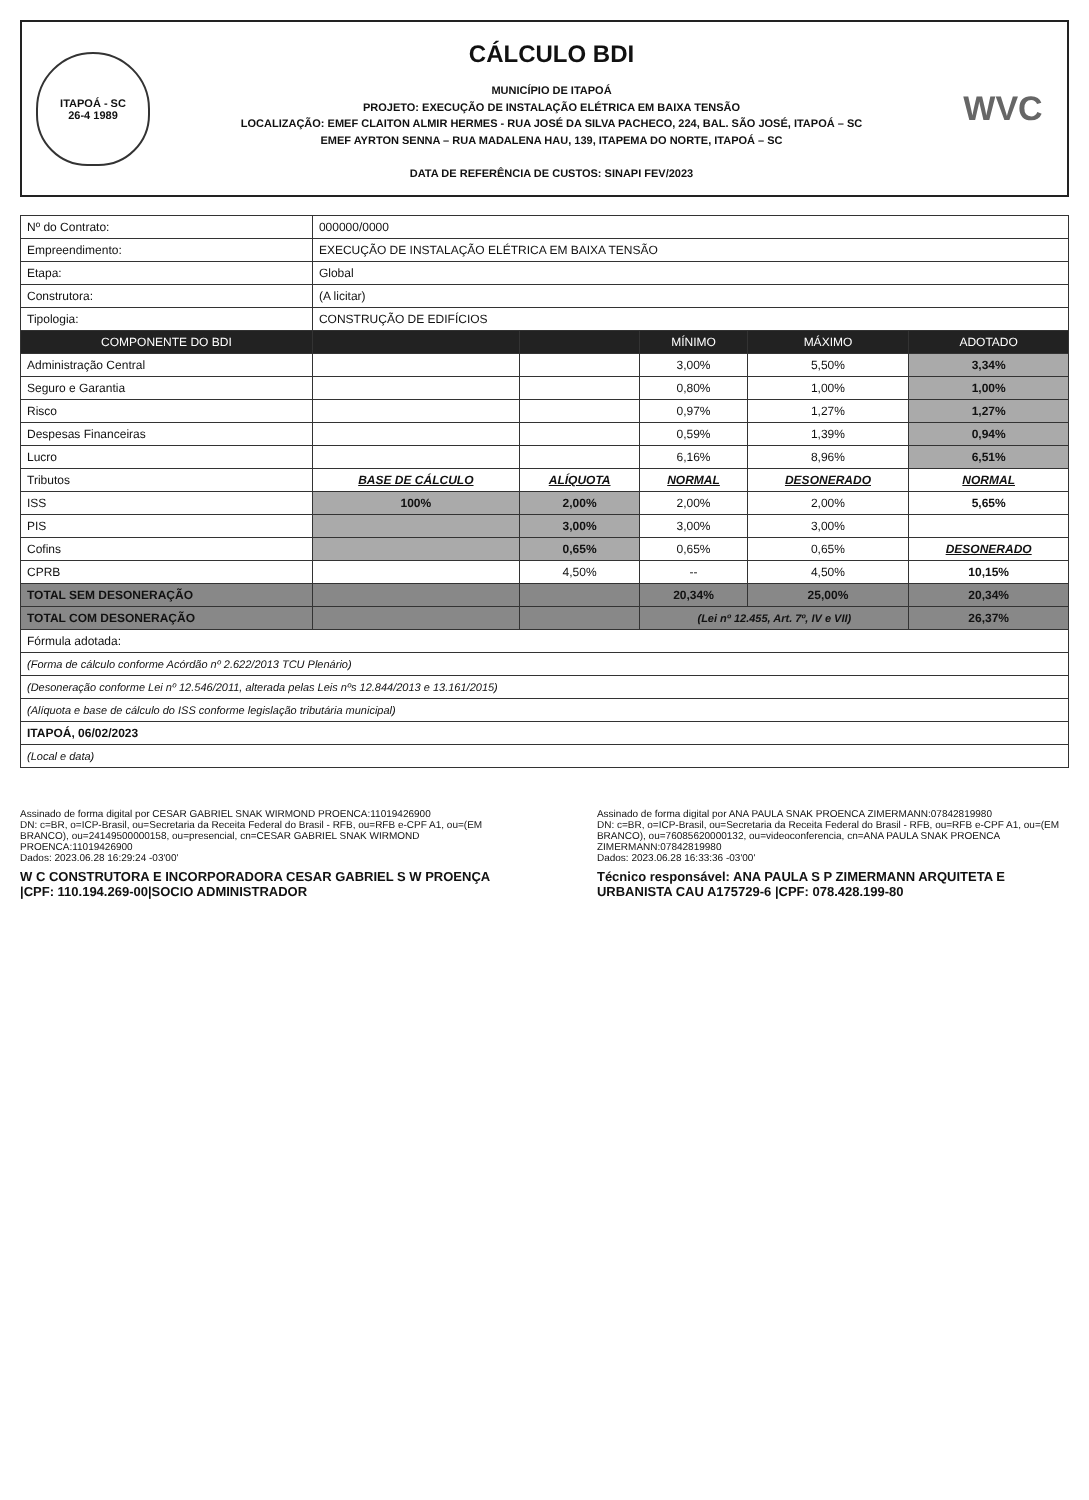ITAPOÁ - SC
26-4 1989
CÁLCULO BDI
MUNICÍPIO DE ITAPOÁ
PROJETO: EXECUÇÃO DE INSTALAÇÃO ELÉTRICA EM BAIXA TENSÃO
LOCALIZAÇÃO: EMEF CLAITON ALMIR HERMES - RUA JOSÉ DA SILVA PACHECO, 224, BAL. SÃO JOSÉ, ITAPOÁ – SC
EMEF AYRTON SENNA – RUA MADALENA HAU, 139, ITAPEMA DO NORTE, ITAPOÁ – SC
DATA DE REFERÊNCIA DE CUSTOS: SINAPI FEV/2023
WVC
| Nº do Contrato: | 000000/0000 | | | | |
| Empreendimento: | EXECUÇÃO DE INSTALAÇÃO ELÉTRICA EM BAIXA TENSÃO | | | | |
| Etapa: | Global | | | | |
| Construtora: | (A licitar) | | | | |
| Tipologia: | CONSTRUÇÃO DE EDIFÍCIOS | | | | |
| COMPONENTE DO BDI | | | MÍNIMO | MÁXIMO | ADOTADO |
| Administração Central | | | 3,00% | 5,50% | 3,34% |
| Seguro e Garantia | | | 0,80% | 1,00% | 1,00% |
| Risco | | | 0,97% | 1,27% | 1,27% |
| Despesas Financeiras | | | 0,59% | 1,39% | 0,94% |
| Lucro | | | 6,16% | 8,96% | 6,51% |
| Tributos | BASE DE CÁLCULO | ALÍQUOTA | NORMAL | DESONERADO | NORMAL |
| ISS | 100% | 2,00% | 2,00% | 2,00% | 5,65% |
| PIS | | 3,00% | 3,00% | 3,00% | |
| Cofins | | 0,65% | 0,65% | 0,65% | DESONERADO |
| CPRB | | 4,50% | -- | 4,50% | 10,15% |
| TOTAL SEM DESONERAÇÃO | | | 20,34% | 25,00% | 20,34% |
| TOTAL COM DESONERAÇÃO | | | (Lei nº 12.455, Art. 7º, IV e VII) | | 26,37% |
| Fórmula adotada: | | | | | |
| (Forma de cálculo conforme Acórdão nº 2.622/2013 TCU Plenário) | | | | | |
| (Desoneração conforme Lei nº 12.546/2011, alterada pelas Leis nºs 12.844/2013 e 13.161/2015) | | | | | |
| (Alíquota e base de cálculo do ISS conforme legislação tributária municipal) | | | | | |
| ITAPOÁ, 06/02/2023 | | | | | |
| (Local e data) | | | | | |
Assinado de forma digital por CESAR GABRIEL SNAK WIRMOND PROENCA:11019426900
DN: c=BR, o=ICP-Brasil, ou=Secretaria da Receita Federal do Brasil - RFB, ou=RFB e-CPF A1, ou=(EM BRANCO), ou=24149500000158, ou=presencial, cn=CESAR GABRIEL SNAK WIRMOND PROENCA:11019426900
Dados: 2023.06.28 16:29:24 -03'00'
W C CONSTRUTORA E INCORPORADORA CESAR GABRIEL S W PROENÇA |CPF: 110.194.269-00|SOCIO ADMINISTRADOR
Assinado de forma digital por ANA PAULA SNAK PROENCA ZIMERMANN:07842819980
DN: c=BR, o=ICP-Brasil, ou=Secretaria da Receita Federal do Brasil - RFB, ou=RFB e-CPF A1, ou=(EM BRANCO), ou=76085620000132, ou=videoconferencia, cn=ANA PAULA SNAK PROENCA ZIMERMANN:07842819980
Dados: 2023.06.28 16:33:36 -03'00'
Técnico responsável: ANA PAULA S P ZIMERMANN ARQUITETA E URBANISTA CAU A175729-6 |CPF: 078.428.199-80